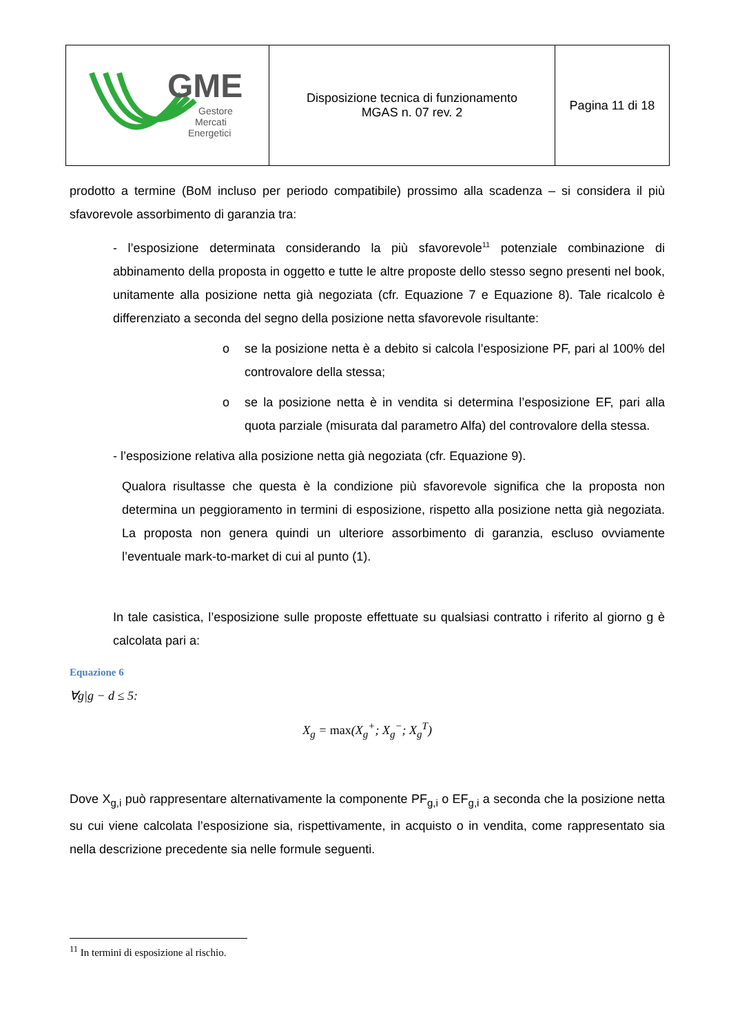| GME Gestore Mercati Energetici | Disposizione tecnica di funzionamento MGAS n. 07 rev. 2 | Pagina 11 di 18 |
prodotto a termine (BoM incluso per periodo compatibile) prossimo alla scadenza – si considera il più sfavorevole assorbimento di garanzia tra:
- l’esposizione determinata considerando la più sfavorevole<sup>11</sup> potenziale combinazione di abbinamento della proposta in oggetto e tutte le altre proposte dello stesso segno presenti nel book, unitamente alla posizione netta già negoziata (cfr. Equazione 7 e Equazione 8). Tale ricalcolo è differenziato a seconda del segno della posizione netta sfavorevole risultante:
o se la posizione netta è a debito si calcola l’esposizione PF, pari al 100% del controvalore della stessa;
o se la posizione netta è in vendita si determina l’esposizione EF, pari alla quota parziale (misurata dal parametro Alfa) del controvalore della stessa.
- l’esposizione relativa alla posizione netta già negoziata (cfr. Equazione 9).
Qualora risultasse che questa è la condizione più sfavorevole significa che la proposta non determina un peggioramento in termini di esposizione, rispetto alla posizione netta già negoziata. La proposta non genera quindi un ulteriore assorbimento di garanzia, escluso ovviamente l’eventuale mark-to-market di cui al punto (1).
In tale casistica, l’esposizione sulle proposte effettuate su qualsiasi contratto i riferito al giorno g è calcolata pari a:
Equazione 6
∀g|g − d ≤ 5:
X<sub>g</sub> = max(X<sub>g</sub><sup>+</sup>; X<sub>g</sub><sup>−</sup>; X<sub>g</sub><sup>T</sup>)
Dove X<sub>g,i</sub> può rappresentare alternativamente la componente PF<sub>g,i</sub> o EF<sub>g,i</sub> a seconda che la posizione netta su cui viene calcolata l’esposizione sia, rispettivamente, in acquisto o in vendita, come rappresentato sia nella descrizione precedente sia nelle formule seguenti.
<sup>11</sup> In termini di esposizione al rischio.